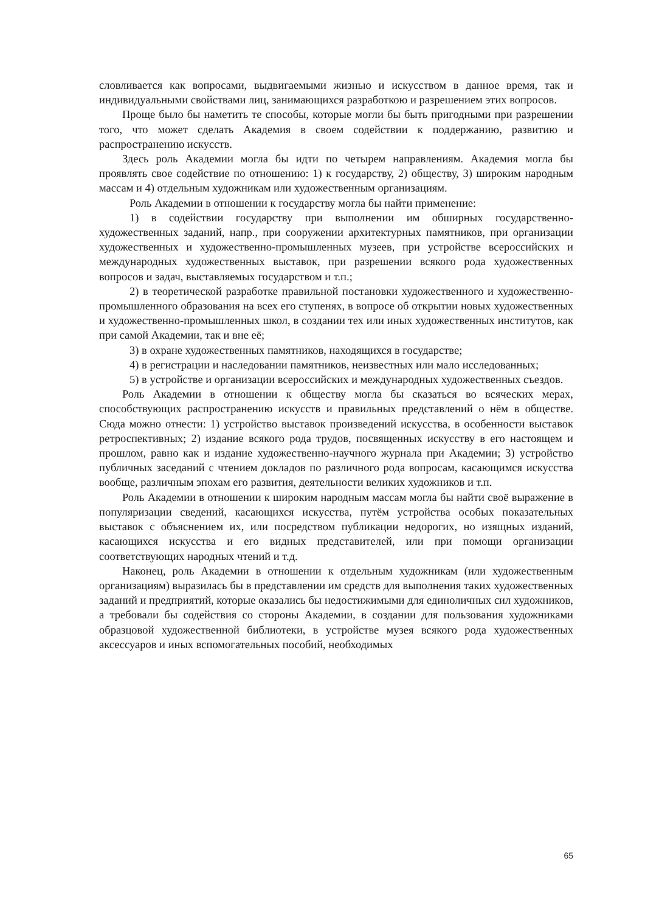словливается как вопросами, выдвигаемыми жизнью и искусством в данное время, так и индивидуальными свойствами лиц, занимающихся разработкою и разрешением этих вопросов.
Проще было бы наметить те способы, которые могли бы быть пригодными при разрешении того, что может сделать Академия в своем содействии к поддержанию, развитию и распространению искусств.
Здесь роль Академии могла бы идти по четырем направлениям. Академия могла бы проявлять свое содействие по отношению: 1) к государству, 2) обществу, 3) широким народным массам и 4) отдельным художникам или художественным организациям.
Роль Академии в отношении к государству могла бы найти применение:
1) в содействии государству при выполнении им обширных государственно-художественных заданий, напр., при сооружении архитектурных памятников, при организации художественных и художественно-промышленных музеев, при устройстве всероссийских и международных художественных выставок, при разрешении всякого рода художественных вопросов и задач, выставляемых государством и т.п.;
2) в теоретической разработке правильной постановки художественного и художественно-промышленного образования на всех его ступенях, в вопросе об открытии новых художественных и художественно-промышленных школ, в создании тех или иных художественных институтов, как при самой Академии, так и вне её;
3) в охране художественных памятников, находящихся в государстве;
4) в регистрации и наследовании памятников, неизвестных или мало исследованных;
5) в устройстве и организации всероссийских и международных художественных съездов.
Роль Академии в отношении к обществу могла бы сказаться во всяческих мерах, способствующих распространению искусств и правильных представлений о нём в обществе. Сюда можно отнести: 1) устройство выставок произведений искусства, в особенности выставок ретроспективных; 2) издание всякого рода трудов, посвященных искусству в его настоящем и прошлом, равно как и издание художественно-научного журнала при Академии; 3) устройство публичных заседаний с чтением докладов по различного рода вопросам, касающимся искусства вообще, различным эпохам его развития, деятельности великих художников и т.п.
Роль Академии в отношении к широким народным массам могла бы найти своё выражение в популяризации сведений, касающихся искусства, путём устройства особых показательных выставок с объяснением их, или посредством публикации недорогих, но изящных изданий, касающихся искусства и его видных представителей, или при помощи организации соответствующих народных чтений и т.д.
Наконец, роль Академии в отношении к отдельным художникам (или художественным организациям) выразилась бы в представлении им средств для выполнения таких художественных заданий и предприятий, которые оказались бы недостижимыми для единоличных сил художников, а требовали бы содействия со стороны Академии, в создании для пользования художниками образцовой художественной библиотеки, в устройстве музея всякого рода художественных аксессуаров и иных вспомогательных пособий, необходимых
65